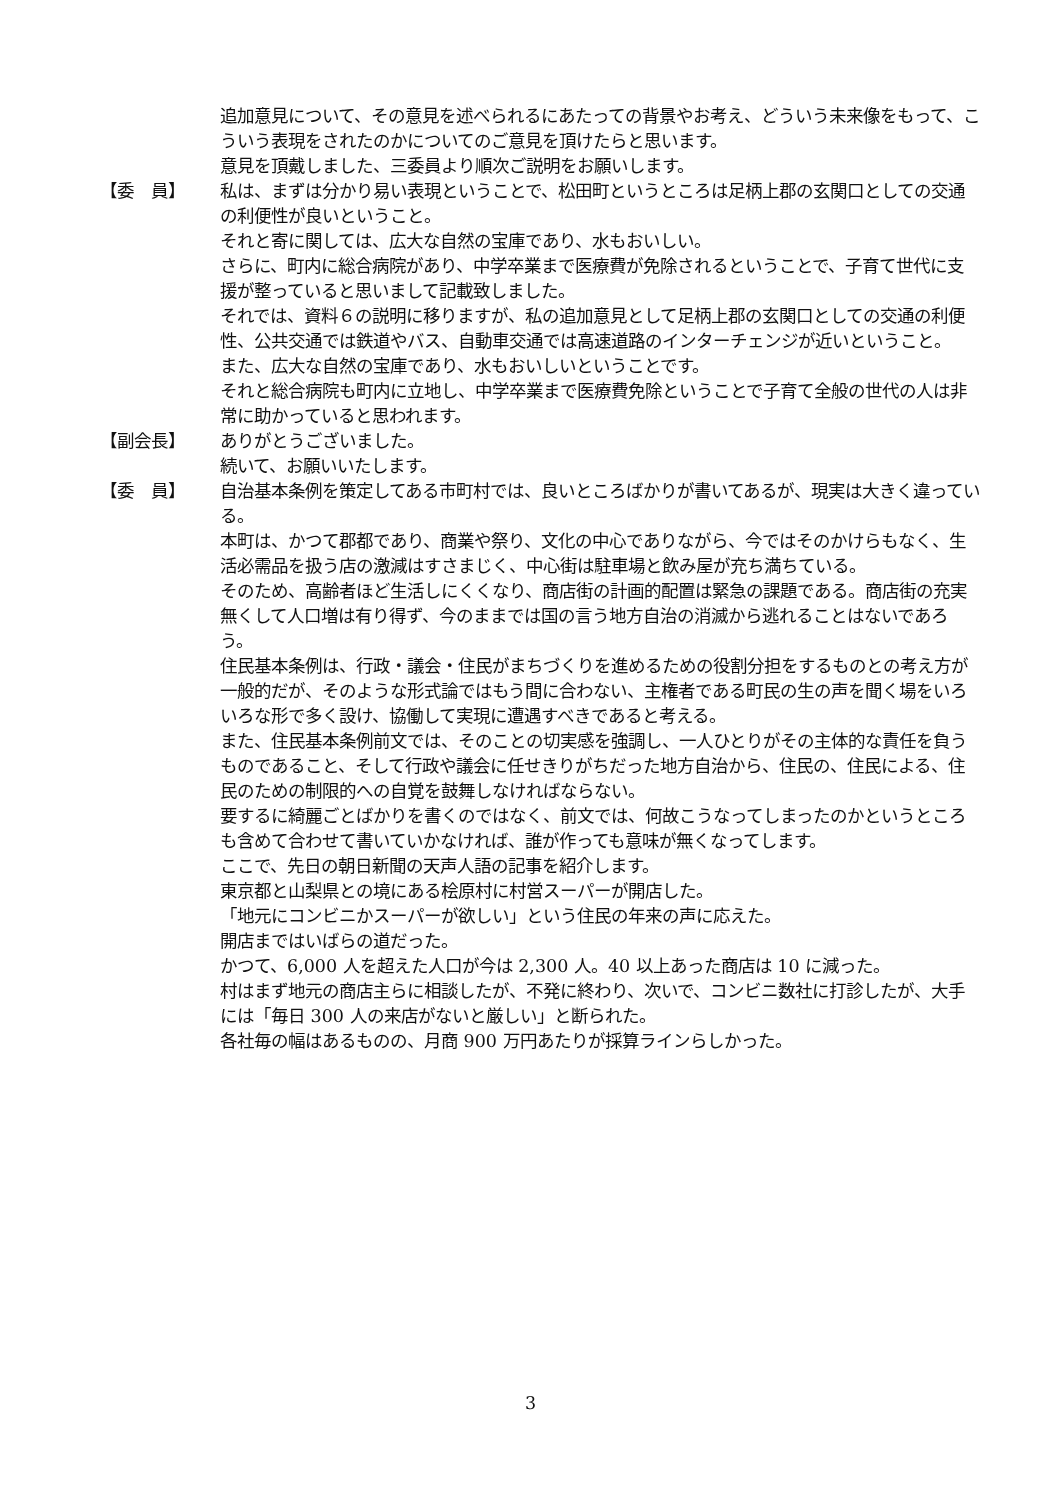追加意見について、その意見を述べられるにあたっての背景やお考え、どういう未来像をもって、こういう表現をされたのかについてのご意見を頂けたらと思います。
意見を頂戴しました、三委員より順次ご説明をお願いします。
【委　員】 私は、まずは分かり易い表現ということで、松田町というところは足柄上郡の玄関口としての交通の利便性が良いということ。
それと寄に関しては、広大な自然の宝庫であり、水もおいしい。
さらに、町内に総合病院があり、中学卒業まで医療費が免除されるということで、子育て世代に支援が整っていると思いまして記載致しました。
それでは、資料６の説明に移りますが、私の追加意見として足柄上郡の玄関口としての交通の利便性、公共交通では鉄道やバス、自動車交通では高速道路のインターチェンジが近いということ。
また、広大な自然の宝庫であり、水もおいしいということです。
それと総合病院も町内に立地し、中学卒業まで医療費免除ということで子育て全般の世代の人は非常に助かっていると思われます。
【副会長】 ありがとうございました。
続いて、お願いいたします。
【委　員】 自治基本条例を策定してある市町村では、良いところばかりが書いてあるが、現実は大きく違っている。
本町は、かつて郡都であり、商業や祭り、文化の中心でありながら、今ではそのかけらもなく、生活必需品を扱う店の激減はすさまじく、中心街は駐車場と飲み屋が充ち満ちている。
そのため、高齢者ほど生活しにくくなり、商店街の計画的配置は緊急の課題である。商店街の充実無くして人口増は有り得ず、今のままでは国の言う地方自治の消滅から逃れることはないであろう。
住民基本条例は、行政・議会・住民がまちづくりを進めるための役割分担をするものとの考え方が一般的だが、そのような形式論ではもう間に合わない、主権者である町民の生の声を聞く場をいろいろな形で多く設け、協働して実現に遭遇すべきであると考える。
また、住民基本条例前文では、そのことの切実感を強調し、一人ひとりがその主体的な責任を負うものであること、そして行政や議会に任せきりがちだった地方自治から、住民の、住民による、住民のための制限的への自覚を鼓舞しなければならない。
要するに綺麗ごとばかりを書くのではなく、前文では、何故こうなってしまったのかというところも含めて合わせて書いていかなければ、誰が作っても意味が無くなってします。
ここで、先日の朝日新聞の天声人語の記事を紹介します。
東京都と山梨県との境にある桧原村に村営スーパーが開店した。
「地元にコンビニかスーパーが欲しい」という住民の年来の声に応えた。
開店まではいばらの道だった。
かつて、6,000 人を超えた人口が今は 2,300 人。40 以上あった商店は 10 に減った。
村はまず地元の商店主らに相談したが、不発に終わり、次いで、コンビニ数社に打診したが、大手には「毎日 300 人の来店がないと厳しい」と断られた。
各社毎の幅はあるものの、月商 900 万円あたりが採算ラインらしかった。
3